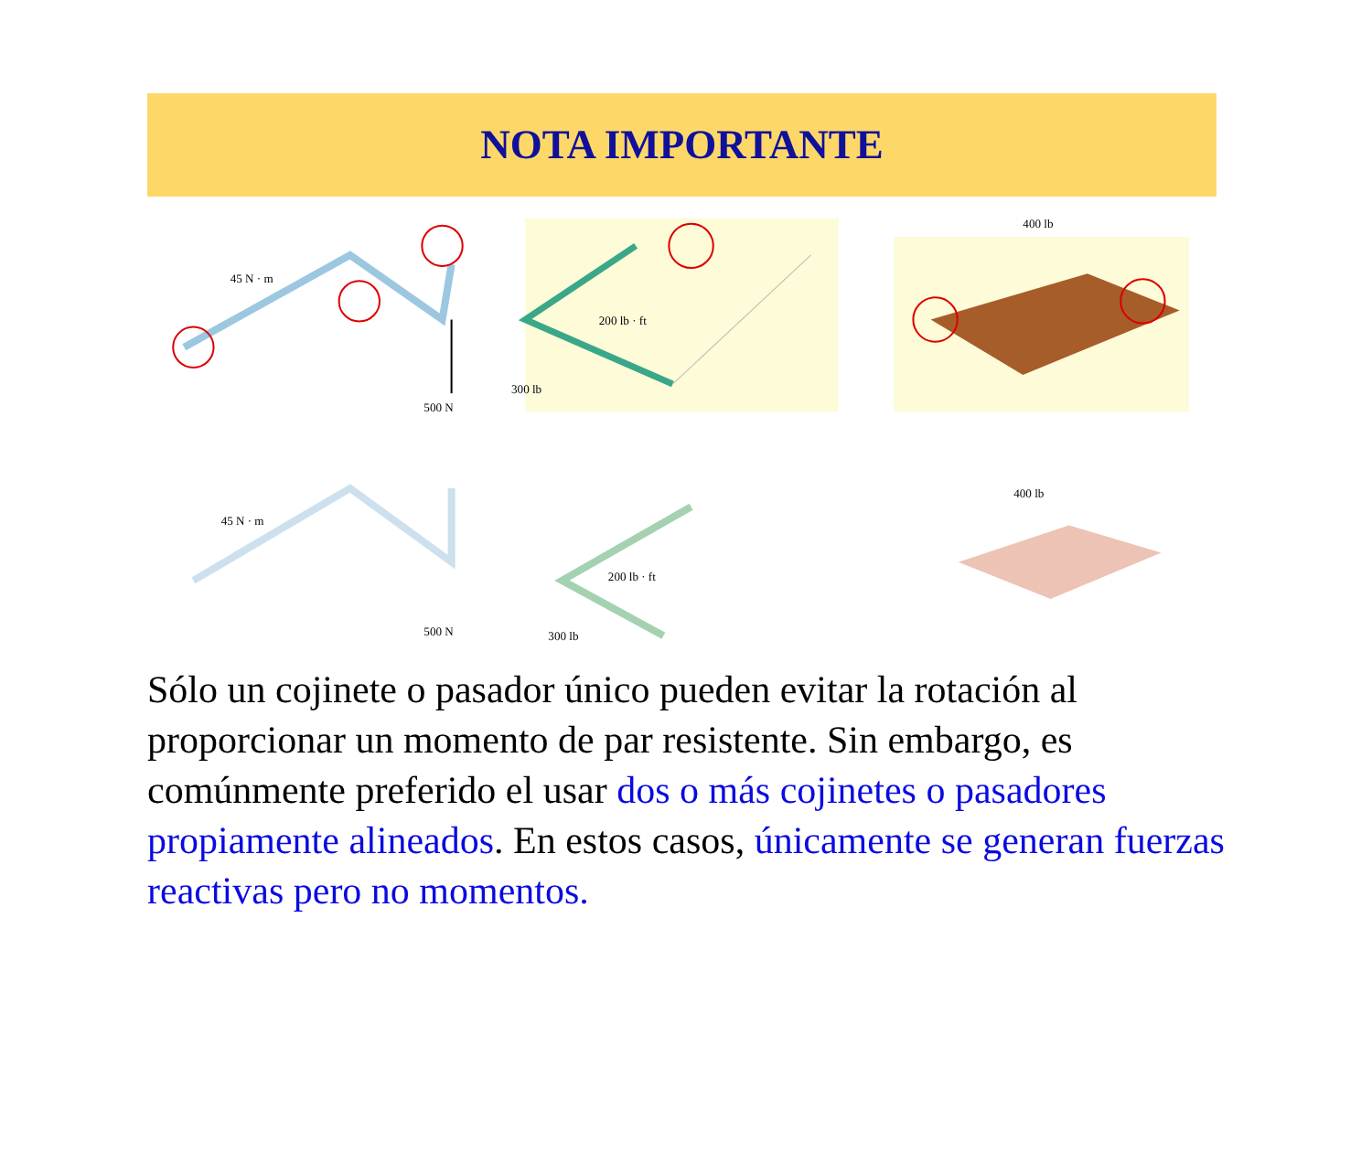NOTA IMPORTANTE
45 N · m
500 N
200 lb · ft
300 lb
400 lb
45 N · m
500 N
200 lb · ft
300 lb
400 lb
Sólo un cojinete o pasador único pueden evitar la rotación al proporcionar un momento de par resistente. Sin embargo, es comúnmente preferido el usar dos o más cojinetes o pasadores propiamente alineados. En estos casos, únicamente se generan fuerzas reactivas pero no momentos.